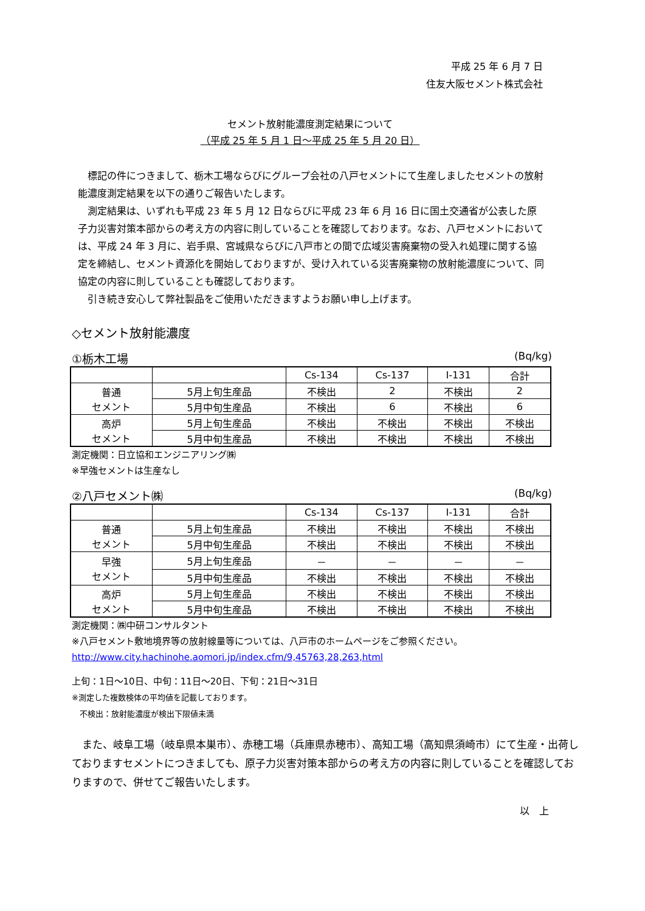平成 25 年 6 月 7 日
住友大阪セメント株式会社
セメント放射能濃度測定結果について
（平成 25 年 5 月 1 日～平成 25 年 5 月 20 日）
標記の件につきまして、栃木工場ならびにグループ会社の八戸セメントにて生産しましたセメントの放射能濃度測定結果を以下の通りご報告いたします。
測定結果は、いずれも平成 23 年 5 月 12 日ならびに平成 23 年 6 月 16 日に国土交通省が公表した原子力災害対策本部からの考え方の内容に則していることを確認しております。なお、八戸セメントにおいては、平成 24 年 3 月に、岩手県、宮城県ならびに八戸市との間で広域災害廃棄物の受入れ処理に関する協定を締結し、セメント資源化を開始しておりますが、受け入れている災害廃棄物の放射能濃度について、同協定の内容に則していることも確認しております。
引き続き安心して弊社製品をご使用いただきますようお願い申し上げます。
◇セメント放射能濃度
①栃木工場 (Bq/kg)
| | | Cs-134 | Cs-137 | I-131 | 合計 |
| --- | --- | --- | --- | --- | --- |
| 普通 セメント | 5月上旬生産品 | 不検出 | 2 | 不検出 | 2 |
| | 5月中旬生産品 | 不検出 | 6 | 不検出 | 6 |
| 高炉 セメント | 5月上旬生産品 | 不検出 | 不検出 | 不検出 | 不検出 |
| | 5月中旬生産品 | 不検出 | 不検出 | 不検出 | 不検出 |
測定機関：日立協和エンジニアリング㈱
※早強セメントは生産なし
②八戸セメント㈱ (Bq/kg)
| | | Cs-134 | Cs-137 | I-131 | 合計 |
| --- | --- | --- | --- | --- | --- |
| 普通 セメント | 5月上旬生産品 | 不検出 | 不検出 | 不検出 | 不検出 |
| | 5月中旬生産品 | 不検出 | 不検出 | 不検出 | 不検出 |
| 早強 セメント | 5月上旬生産品 | － | － | － | － |
| | 5月中旬生産品 | 不検出 | 不検出 | 不検出 | 不検出 |
| 高炉 セメント | 5月上旬生産品 | 不検出 | 不検出 | 不検出 | 不検出 |
| | 5月中旬生産品 | 不検出 | 不検出 | 不検出 | 不検出 |
測定機関：㈱中研コンサルタント
※八戸セメント敷地境界等の放射線量等については、八戸市のホームページをご参照ください。
http://www.city.hachinohe.aomori.jp/index.cfm/9,45763,28,263,html
上旬：1日～10日、中旬：11日～20日、下旬：21日～31日
※測定した複数検体の平均値を記載しております。
　不検出：放射能濃度が検出下限値未満
また、岐阜工場（岐阜県本巣市）、赤穂工場（兵庫県赤穂市）、高知工場（高知県須崎市）にて生産・出荷しておりますセメントにつきましても、原子力災害対策本部からの考え方の内容に則していることを確認しておりますので、併せてご報告いたします。
以　上